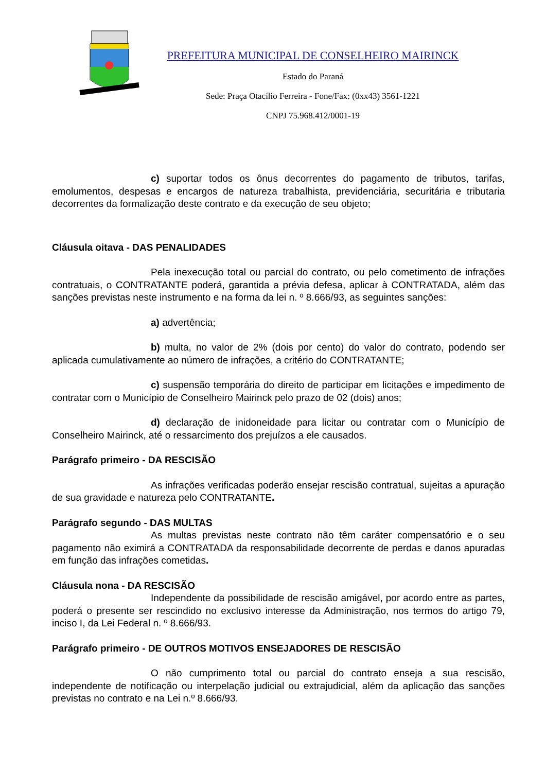PREFEITURA MUNICIPAL DE CONSELHEIRO MAIRINCK
Estado do Paraná
Sede: Praça Otacílio Ferreira - Fone/Fax: (0xx43) 3561-1221
CNPJ 75.968.412/0001-19
c) suportar todos os ônus decorrentes do pagamento de tributos, tarifas, emolumentos, despesas e encargos de natureza trabalhista, previdenciária, securitária e tributaria decorrentes da formalização deste contrato e da execução de seu objeto;
Cláusula oitava - DAS PENALIDADES
Pela inexecução total ou parcial do contrato, ou pelo cometimento de infrações contratuais, o CONTRATANTE poderá, garantida a prévia defesa, aplicar à CONTRATADA, além das sanções previstas neste instrumento e na forma da lei n. º 8.666/93, as seguintes sanções:
a) advertência;
b) multa, no valor de 2% (dois por cento) do valor do contrato, podendo ser aplicada cumulativamente ao número de infrações, a critério do CONTRATANTE;
c) suspensão temporária do direito de participar em licitações e impedimento de contratar com o Município de Conselheiro Mairinck pelo prazo de 02 (dois) anos;
d) declaração de inidoneidade para licitar ou contratar com o Município de Conselheiro Mairinck, até o ressarcimento dos prejuízos a ele causados.
Parágrafo primeiro - DA RESCISÃO
As infrações verificadas poderão ensejar rescisão contratual, sujeitas a apuração de sua gravidade e natureza pelo CONTRATANTE.
Parágrafo segundo - DAS MULTAS
As multas previstas neste contrato não têm caráter compensatório e o seu pagamento não eximirá a CONTRATADA da responsabilidade decorrente de perdas e danos apuradas em função das infrações cometidas.
Cláusula nona - DA RESCISÃO
Independente da possibilidade de rescisão amigável, por acordo entre as partes, poderá o presente ser rescindido no exclusivo interesse da Administração, nos termos do artigo 79, inciso I, da Lei Federal n. º 8.666/93.
Parágrafo primeiro - DE OUTROS MOTIVOS ENSEJADORES DE RESCISÃO
O não cumprimento total ou parcial do contrato enseja a sua rescisão, independente de notificação ou interpelação judicial ou extrajudicial, além da aplicação das sanções previstas no contrato e na Lei n.º 8.666/93.